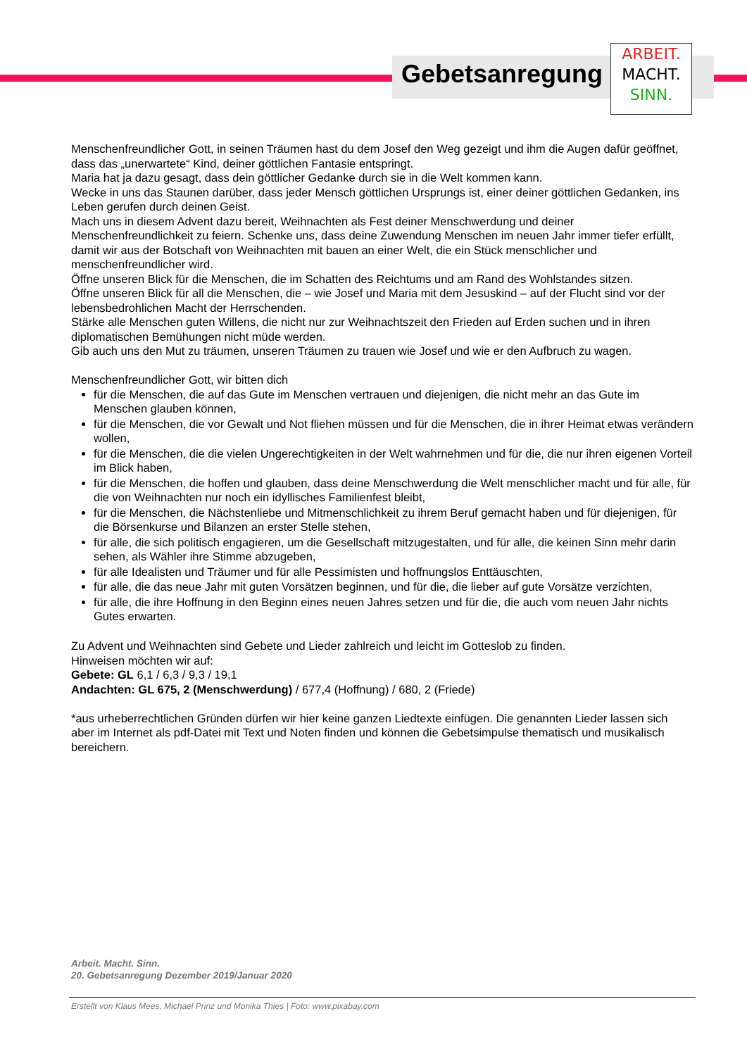Gebetsanregung
ARBEIT.
MACHT.
SINN.
Menschenfreundlicher Gott, in seinen Träumen hast du dem Josef den Weg gezeigt und ihm die Augen dafür geöffnet, dass das „unerwartete“ Kind, deiner göttlichen Fantasie entspringt.
Maria hat ja dazu gesagt, dass dein göttlicher Gedanke durch sie in die Welt kommen kann.
Wecke in uns das Staunen darüber, dass jeder Mensch göttlichen Ursprungs ist, einer deiner göttlichen Gedanken, ins Leben gerufen durch deinen Geist.
Mach uns in diesem Advent dazu bereit, Weihnachten als Fest deiner Menschwerdung und deiner Menschenfreundlichkeit zu feiern. Schenke uns, dass deine Zuwendung Menschen im neuen Jahr immer tiefer erfüllt, damit wir aus der Botschaft von Weihnachten mit bauen an einer Welt, die ein Stück menschlicher und menschenfreundlicher wird.
Öffne unseren Blick für die Menschen, die im Schatten des Reichtums und am Rand des Wohlstandes sitzen.
Öffne unseren Blick für all die Menschen, die – wie Josef und Maria mit dem Jesuskind – auf der Flucht sind vor der lebensbedrohlichen Macht der Herrschenden.
Stärke alle Menschen guten Willens, die nicht nur zur Weihnachtszeit den Frieden auf Erden suchen und in ihren diplomatischen Bemühungen nicht müde werden.
Gib auch uns den Mut zu träumen, unseren Träumen zu trauen wie Josef und wie er den Aufbruch zu wagen.
Menschenfreundlicher Gott, wir bitten dich
für die Menschen, die auf das Gute im Menschen vertrauen und diejenigen, die nicht mehr an das Gute im Menschen glauben können,
für die Menschen, die vor Gewalt und Not fliehen müssen und für die Menschen, die in ihrer Heimat etwas verändern wollen,
für die Menschen, die die vielen Ungerechtigkeiten in der Welt wahrnehmen und für die, die nur ihren eigenen Vorteil im Blick haben,
für die Menschen, die hoffen und glauben, dass deine Menschwerdung die Welt menschlicher macht und für alle, für die von Weihnachten nur noch ein idyllisches Familienfest bleibt,
für die Menschen, die Nächstenliebe und Mitmenschlichkeit zu ihrem Beruf gemacht haben und für diejenigen, für die Börsenkurse und Bilanzen an erster Stelle stehen,
für alle, die sich politisch engagieren, um die Gesellschaft mitzugestalten, und für alle, die keinen Sinn mehr darin sehen, als Wähler ihre Stimme abzugeben,
für alle Idealisten und Träumer und für alle Pessimisten und hoffnungslos Enttäuschten,
für alle, die das neue Jahr mit guten Vorsätzen beginnen, und für die, die lieber auf gute Vorsätze verzichten,
für alle, die ihre Hoffnung in den Beginn eines neuen Jahres setzen und für die, die auch vom neuen Jahr nichts Gutes erwarten.
Zu Advent und Weihnachten sind Gebete und Lieder zahlreich und leicht im Gotteslob zu finden.
Hinweisen möchten wir auf:
Gebete: GL 6,1 / 6,3 / 9,3 / 19,1
Andachten: GL 675, 2 (Menschwerdung) / 677,4 (Hoffnung) / 680, 2 (Friede)
*aus urheberrechtlichen Gründen dürfen wir hier keine ganzen Liedtexte einfügen. Die genannten Lieder lassen sich aber im Internet als pdf-Datei mit Text und Noten finden und können die Gebetsimpulse thematisch und musikalisch bereichern.
Arbeit. Macht. Sinn.
20. Gebetsanregung Dezember 2019/Januar 2020
Erstellt von Klaus Mees, Michael Prinz und Monika Thies | Foto: www.pixabay.com